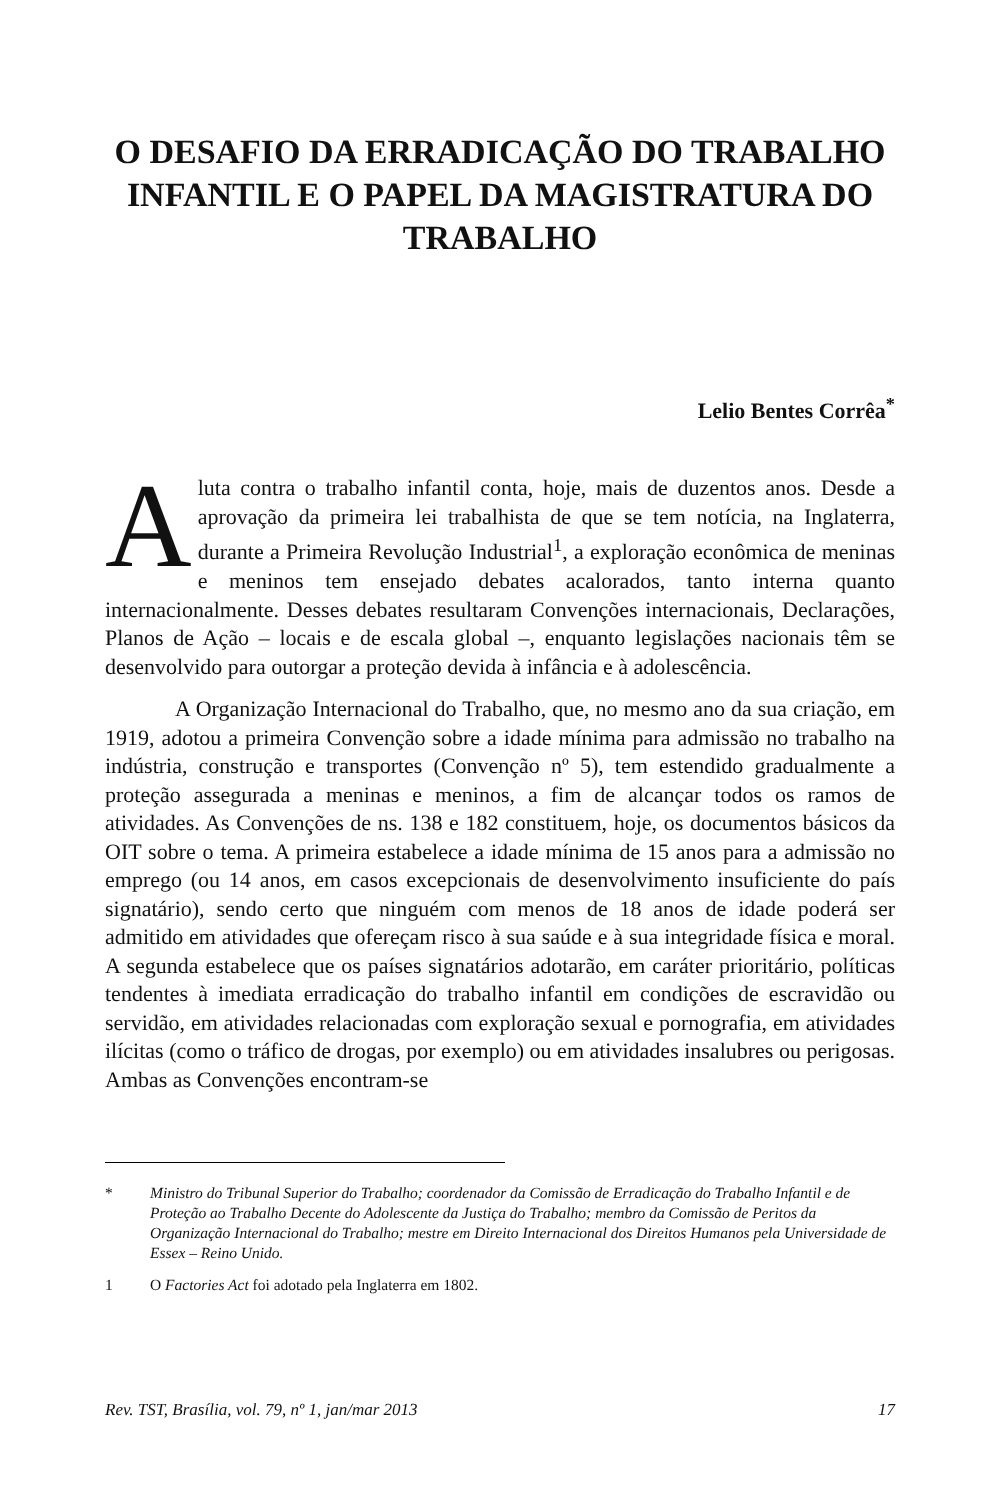O DESAFIO DA ERRADICAÇÃO DO TRABALHO INFANTIL E O PAPEL DA MAGISTRATURA DO TRABALHO
Lelio Bentes Corrêa<sup>*</sup>
Aluta contra o trabalho infantil conta, hoje, mais de duzentos anos. Desde a aprovação da primeira lei trabalhista de que se tem notícia, na Inglaterra, durante a Primeira Revolução Industrial<sup>1</sup>, a exploração econômica de meninas e meninos tem ensejado debates acalorados, tanto interna quanto internacionalmente. Desses debates resultaram Convenções internacionais, Declarações, Planos de Ação – locais e de escala global –, enquanto legislações nacionais têm se desenvolvido para outorgar a proteção devida à infância e à adolescência.
A Organização Internacional do Trabalho, que, no mesmo ano da sua criação, em 1919, adotou a primeira Convenção sobre a idade mínima para admissão no trabalho na indústria, construção e transportes (Convenção nº 5), tem estendido gradualmente a proteção assegurada a meninas e meninos, a fim de alcançar todos os ramos de atividades. As Convenções de ns. 138 e 182 constituem, hoje, os documentos básicos da OIT sobre o tema. A primeira estabelece a idade mínima de 15 anos para a admissão no emprego (ou 14 anos, em casos excepcionais de desenvolvimento insuficiente do país signatário), sendo certo que ninguém com menos de 18 anos de idade poderá ser admitido em atividades que ofereçam risco à sua saúde e à sua integridade física e moral. A segunda estabelece que os países signatários adotarão, em caráter prioritário, políticas tendentes à imediata erradicação do trabalho infantil em condições de escravidão ou servidão, em atividades relacionadas com exploração sexual e pornografia, em atividades ilícitas (como o tráfico de drogas, por exemplo) ou em atividades insalubres ou perigosas. Ambas as Convenções encontram-se
* Ministro do Tribunal Superior do Trabalho; coordenador da Comissão de Erradicação do Trabalho Infantil e de Proteção ao Trabalho Decente do Adolescente da Justiça do Trabalho; membro da Comissão de Peritos da Organização Internacional do Trabalho; mestre em Direito Internacional dos Direitos Humanos pela Universidade de Essex – Reino Unido.
1 O Factories Act foi adotado pela Inglaterra em 1802.
Rev. TST, Brasília, vol. 79, nº 1, jan/mar 2013 17